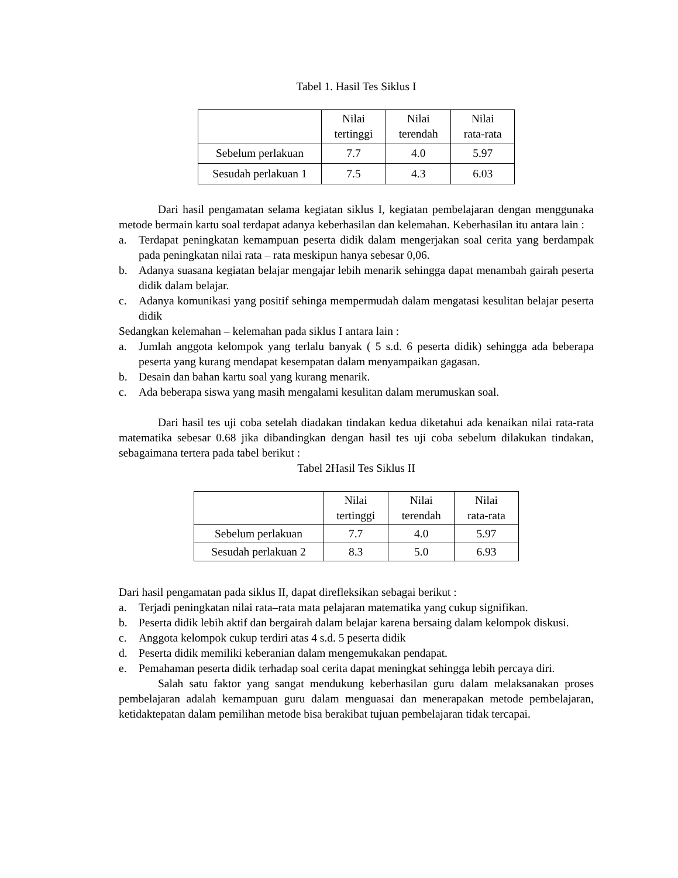Tabel 1. Hasil Tes Siklus I
| | Nilai tertinggi | Nilai terendah | Nilai rata-rata |
| Sebelum perlakuan | 7.7 | 4.0 | 5.97 |
| Sesudah perlakuan 1 | 7.5 | 4.3 | 6.03 |
Dari hasil pengamatan selama kegiatan siklus I, kegiatan pembelajaran dengan menggunaka metode bermain kartu soal terdapat adanya keberhasilan dan kelemahan. Keberhasilan itu antara lain :
a. Terdapat peningkatan kemampuan peserta didik dalam mengerjakan soal cerita yang berdampak pada peningkatan nilai rata – rata meskipun hanya sebesar 0,06.
b. Adanya suasana kegiatan belajar mengajar lebih menarik sehingga dapat menambah gairah peserta didik dalam belajar.
c. Adanya komunikasi yang positif sehinga mempermudah dalam mengatasi kesulitan belajar peserta didik
Sedangkan kelemahan – kelemahan pada siklus I antara lain :
a. Jumlah anggota kelompok yang terlalu banyak ( 5 s.d. 6 peserta didik) sehingga ada beberapa peserta yang kurang mendapat kesempatan dalam menyampaikan gagasan.
b. Desain dan bahan kartu soal yang kurang menarik.
c. Ada beberapa siswa yang masih mengalami kesulitan dalam merumuskan soal.
Dari hasil tes uji coba setelah diadakan tindakan kedua diketahui ada kenaikan nilai rata-rata matematika sebesar 0.68 jika dibandingkan dengan hasil tes uji coba sebelum dilakukan tindakan, sebagaimana tertera pada tabel berikut :
Tabel 2Hasil Tes Siklus II
| | Nilai tertinggi | Nilai terendah | Nilai rata-rata |
| Sebelum perlakuan | 7.7 | 4.0 | 5.97 |
| Sesudah perlakuan 2 | 8.3 | 5.0 | 6.93 |
Dari hasil pengamatan pada siklus II, dapat direfleksikan sebagai berikut :
a. Terjadi peningkatan nilai rata–rata mata pelajaran matematika yang cukup signifikan.
b. Peserta didik lebih aktif dan bergairah dalam belajar karena bersaing dalam kelompok diskusi.
c. Anggota kelompok cukup terdiri atas 4 s.d. 5 peserta didik
d. Peserta didik memiliki keberanian dalam mengemukakan pendapat.
e. Pemahaman peserta didik terhadap soal cerita dapat meningkat sehingga lebih percaya diri.
Salah satu faktor yang sangat mendukung keberhasilan guru dalam melaksanakan proses pembelajaran adalah kemampuan guru dalam menguasai dan menerapakan metode pembelajaran, ketidaktepatan dalam pemilihan metode bisa berakibat tujuan pembelajaran tidak tercapai.